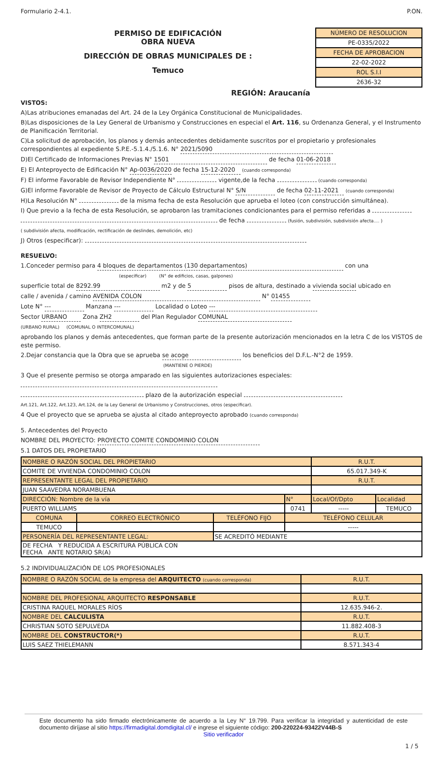Formulario 2-4.1. P.ON.
PERMISO DE EDIFICACIÓN
OBRA NUEVA
DIRECCIÓN DE OBRAS MUNICIPALES DE :
Temuco
| NÚMERO DE RESOLUCION |
| PE-0335/2022 |
| FECHA DE APROBACION |
| 22-02-2022 |
| ROL S.I.I |
| 2636-32 |
REGIÓN: Araucanía
VISTOS:
A)Las atribuciones emanadas del Art. 24 de la Ley Orgánica Constitucional de Municipalidades.
B)Las disposiciones de la Ley General de Urbanismo y Construcciones en especial el Art. 116, su Ordenanza General, y el Instrumento de Planificación Territorial.
C)La solicitud de aprobación, los planos y demás antecedentes debidamente suscritos por el propietario y profesionales correspondientes al expediente S.P.E.-5.1.4./5.1.6. N° 2021/5090
D)El Certificado de Informaciones Previas N° 1501 de fecha 01-06-2018
E) El Anteproyecto de Edificación N° Ap-0036/2020 de fecha 15-12-2020 (cuando corresponda)
F) El informe Favorable de Revisor Independiente N° vigente,de la fecha (cuando corresponda)
G)El informe Favorable de Revisor de Proyecto de Cálculo Estructural N° S/N de fecha 02-11-2021 (cuando corresponda)
H)La Resolución N° de la misma fecha de esta Resolución que aprueba el loteo (con construcción simultánea).
I) Que previo a la fecha de esta Resolución, se aprobaron las tramitaciones condicionantes para el permiso referidas a
de fecha (fusión, subdivisión, subdivisión afecta.... )
( subdivisión afecta, modificación, rectificación de deslindes, demolición, etc)
J) Otros (especificar):
RESUELVO:
1.Conceder permiso para 4 bloques de departamentos (130 departamentos) con una
(especificar) (N° de edificios, casas, galpones)
superficie total de 8292.99 m2 y de 5 pisos de altura, destinado a vivienda social ubicado en
calle / avenida / camino AVENIDA COLON N° 01455
Lote N° --- Manzana --- Localidad o Loteo ---
Sector URBANO Zona ZH2 del Plan Regulador COMUNAL
(URBANO RURAL) (COMUNAL O INTERCOMUNAL)
aprobando los planos y demás antecedentes, que forman parte de la presente autorización mencionados en la letra C de los VISTOS de este permiso.
2.Dejar constancia que la Obra que se aprueba se acoge los beneficios del D.F.L.-N°2 de 1959.
(MANTIENE O PIERDE)
3 Que el presente permiso se otorga amparado en las siguientes autorizaciones especiales:
plazo de la autorización especial
Art.121, Art.122, Art.123, Art.124, de la Ley General de Urbanismo y Construcciones, otros (especificar).
4 Que el proyecto que se aprueba se ajusta al citado anteproyecto aprobado (cuando corresponda)
5. Antecedentes del Proyecto
NOMBRE DEL PROYECTO: PROYECTO COMITE CONDOMINIO COLON
5.1 DATOS DEL PROPIETARIO
| NOMBRE O RAZÓN SOCIAL DEL PROPIETARIO | | | | R.U.T. | |
| COMITE DE VIVIENDA CONDOMINIO COLON | | | | 65.017.349-K | |
| REPRESENTANTE LEGAL DEL PROPIETARIO | | | | R.U.T. | |
| JUAN SAAVEDRA NORAMBUENA | | | | | |
| DIRECCIÓN: Nombre de la vía | | | N° | Local/Of/Dpto | Localidad |
| PUERTO WILLIAMS | | | 0741 | ----- | TEMUCO |
| COMUNA | CORREO ELECTRÓNICO | TELÉFONO FIJO | TELÉFONO CELULAR | | |
| TEMUCO | | | ----- | | |
| PERSONERÍA DEL REPRESENTANTE LEGAL: | | SE ACREDITÓ MEDIANTE | | | |
| DE FECHA Y REDUCIDA A ESCRITURA PÚBLICA CON FECHA ANTE NOTARIO SR(A) | | | | | |
5.2 INDIVIDUALIZACIÓN DE LOS PROFESIONALES
| NOMBRE O RAZÓN SOCIAL de la empresa del ARQUITECTO (cuando corresponda) | R.U.T. |
| NOMBRE DEL PROFESIONAL ARQUITECTO RESPONSABLE | R.U.T. |
| CRISTINA RAQUEL MORALES RÍOS | 12.635.946-2. |
| NOMBRE DEL CALCULISTA | R.U.T. |
| CHRISTIAN SOTO SEPULVEDA | 11.882.408-3 |
| NOMBRE DEL CONSTRUCTOR(*) | R.U.T. |
| LUIS SAEZ THIELEMANN | 8.571.343-4 |
Este documento ha sido firmado electrónicamente de acuerdo a la Ley N° 19.799. Para verificar la integridad y autenticidad de este documento diríjase al sitio https://firmadigital.domdigital.cl/ e ingrese el siguiente código: 200-220224-93422V44B-S
Sitio verificador
1 / 5